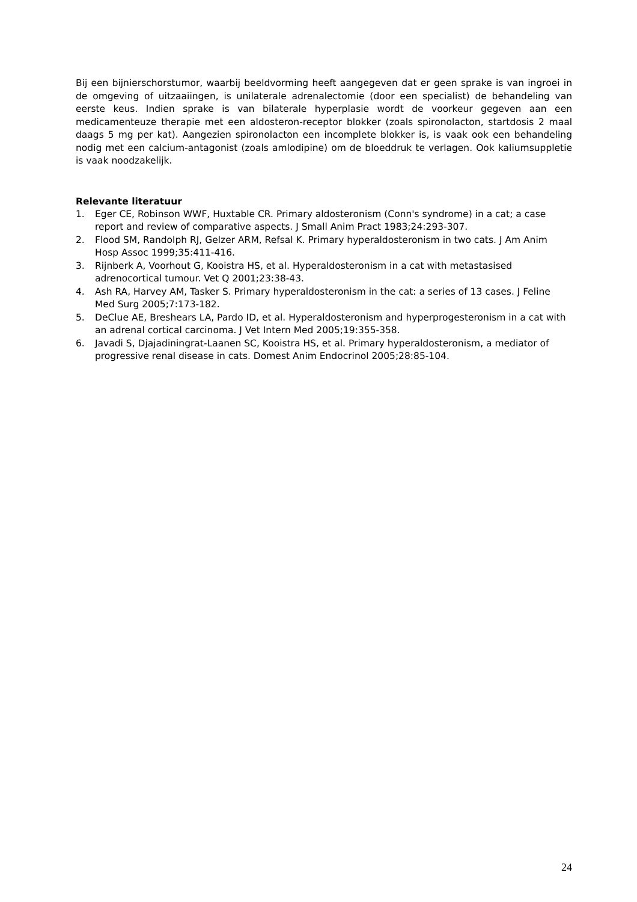Bij een bijnierschorstumor, waarbij beeldvorming heeft aangegeven dat er geen sprake is van ingroei in de omgeving of uitzaaiingen, is unilaterale adrenalectomie (door een specialist) de behandeling van eerste keus. Indien sprake is van bilaterale hyperplasie wordt de voorkeur gegeven aan een medicamenteuze therapie met een aldosteron-receptor blokker (zoals spironolacton, startdosis 2 maal daags 5 mg per kat). Aangezien spironolacton een incomplete blokker is, is vaak ook een behandeling nodig met een calcium-antagonist (zoals amlodipine) om de bloeddruk te verlagen. Ook kaliumsuppletie is vaak noodzakelijk.
Relevante literatuur
1. Eger CE, Robinson WWF, Huxtable CR. Primary aldosteronism (Conn's syndrome) in a cat; a case report and review of comparative aspects. J Small Anim Pract 1983;24:293-307.
2. Flood SM, Randolph RJ, Gelzer ARM, Refsal K. Primary hyperaldosteronism in two cats. J Am Anim Hosp Assoc 1999;35:411-416.
3. Rijnberk A, Voorhout G, Kooistra HS, et al. Hyperaldosteronism in a cat with metastasised adrenocortical tumour. Vet Q 2001;23:38-43.
4. Ash RA, Harvey AM, Tasker S. Primary hyperaldosteronism in the cat: a series of 13 cases. J Feline Med Surg 2005;7:173-182.
5. DeClue AE, Breshears LA, Pardo ID, et al. Hyperaldosteronism and hyperprogesteronism in a cat with an adrenal cortical carcinoma. J Vet Intern Med 2005;19:355-358.
6. Javadi S, Djajadiningrat-Laanen SC, Kooistra HS, et al. Primary hyperaldosteronism, a mediator of progressive renal disease in cats. Domest Anim Endocrinol 2005;28:85-104.
24